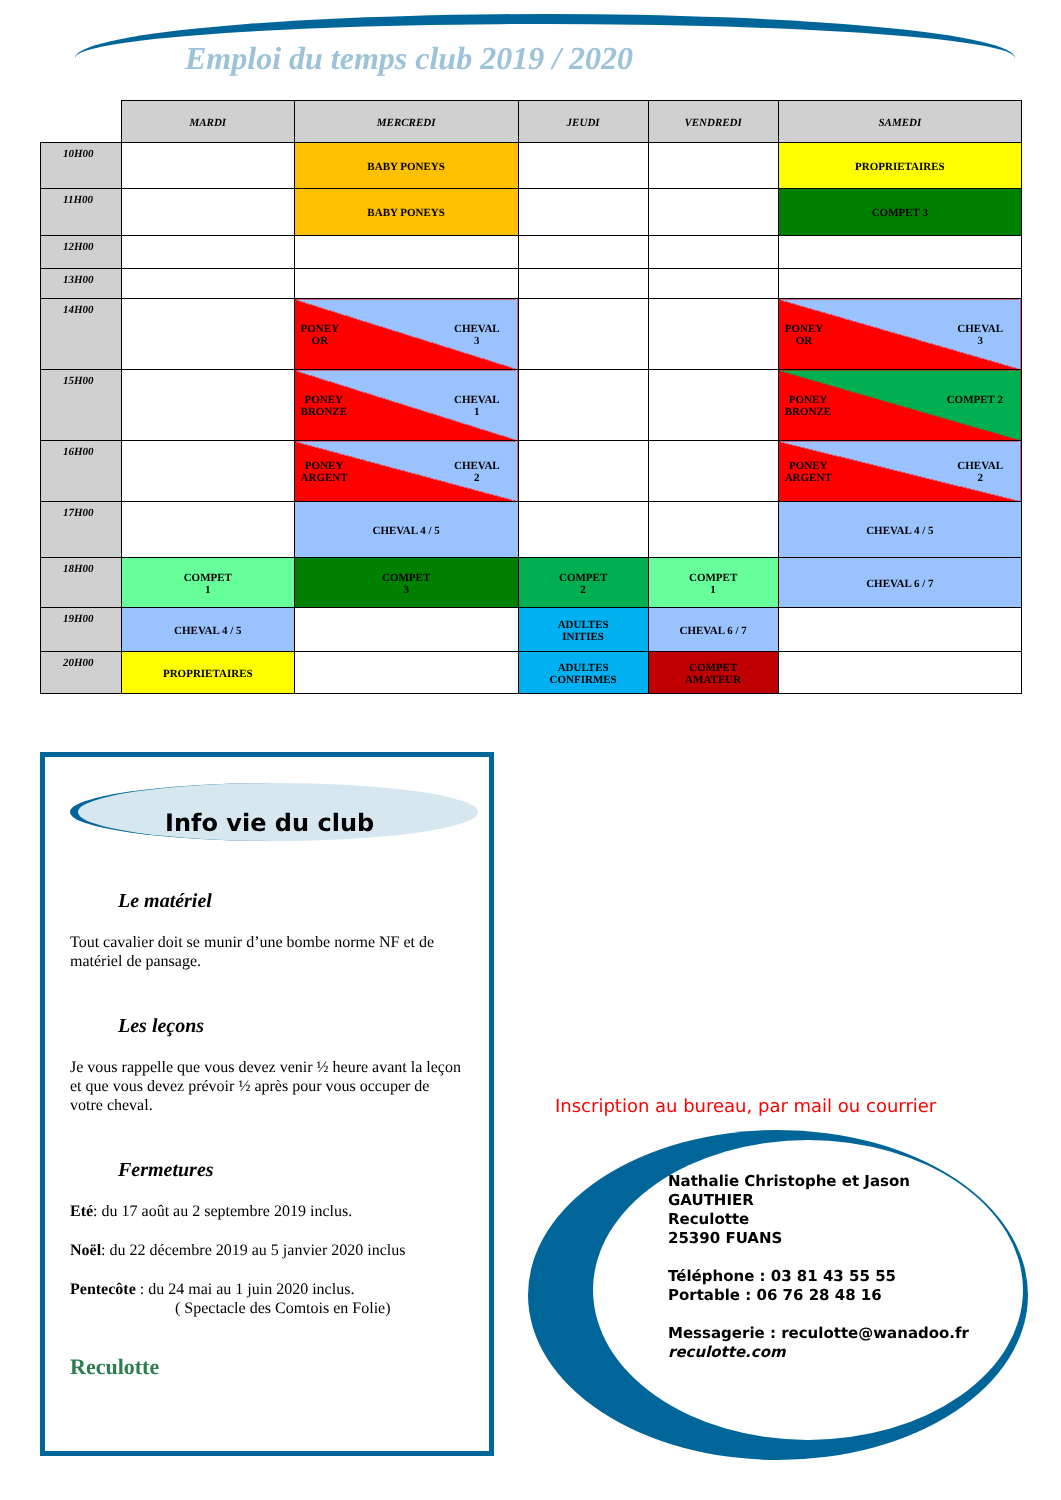Emploi du temps club 2019 / 2020
| | MARDI | MERCREDI | JEUDI | VENDREDI | SAMEDI |
| --- | --- | --- | --- | --- | --- |
| 10H00 | | BABY PONEYS | | | PROPRIETAIRES |
| 11H00 | | BABY PONEYS | | | COMPET 3 |
| 12H00 | | | | | |
| 13H00 | | | | | |
| 14H00 | | PONEY OR CHEVAL 3 | | | PONEY OR CHEVAL 3 |
| 15H00 | | PONEY BRONZE CHEVAL 1 | | | PONEY BRONZE COMPET 2 |
| 16H00 | | PONEY ARGENT CHEVAL 2 | | | PONEY ARGENT CHEVAL 2 |
| 17H00 | | CHEVAL 4 / 5 | | | CHEVAL 4 / 5 |
| 18H00 | COMPET 1 | COMPET 3 | COMPET 2 | COMPET 1 | CHEVAL 6 / 7 |
| 19H00 | CHEVAL 4 / 5 | | ADULTES INITIES | CHEVAL 6 / 7 | |
| 20H00 | PROPRIETAIRES | | ADULTES CONFIRMES | COMPET AMATEUR | |
Info vie du club
Le matériel
Tout cavalier doit se munir d’une bombe norme NF et de matériel de pansage.
Les leçons
Je vous rappelle que vous devez venir ½ heure avant la leçon et que vous devez prévoir ½ après pour vous occuper de votre cheval.
Fermetures
Eté: du 17 août au 2 septembre 2019 inclus.
Noël: du 22 décembre 2019 au 5 janvier 2020 inclus
Pentecôte : du 24 mai au 1 juin 2020 inclus.
( Spectacle des Comtois en Folie)
Reculotte
Inscription au bureau, par mail ou courrier
Nathalie Christophe et Jason
GAUTHIER
Reculotte
25390 FUANS
Téléphone : 03 81 43 55 55
Portable : 06 76 28 48 16
Messagerie : reculotte@wanadoo.fr
reculotte.com